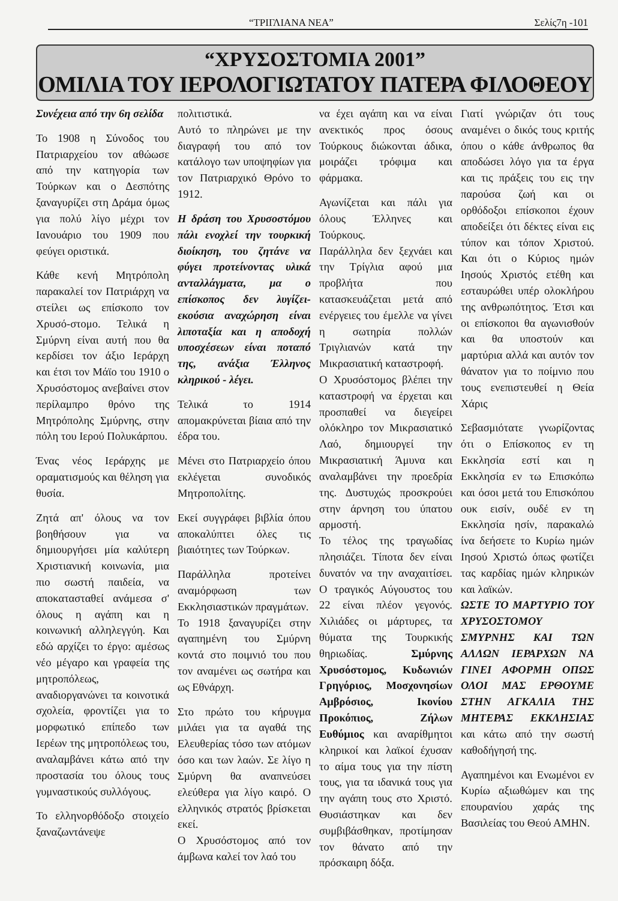“ΤΡΙΓΛΙΑΝΑ ΝΕΑ” Σελίς7η -101
“ΧΡΥΣΟΣΤΟΜΙΑ 2001”
ΟΜΙΛΙΑ ΤΟΥ ΙΕΡΟΛΟΓΙΩΤΑΤΟΥ ΠΑΤΕΡΑ ΦΙΛΟΘΕΟΥ
Συνέχεια από την 6η σελίδα
Το 1908 η Σύνοδος του Πατριαρχείου τον αθώωσε από την κατηγορία των Τούρκων και ο Δεσπότης ξαναγυρίζει στη Δράμα όμως για πολύ λίγο μέχρι τον Ιανουάριο του 1909 που φεύγει οριστικά.
Κάθε κενή Μητρόπολη παρακαλεί τον Πατριάρχη να στείλει ως επίσκοπο τον Χρυσό-στομο. Τελικά η Σμύρνη είναι αυτή που θα κερδίσει τον άξιο Ιεράρχη και έτσι τον Μάϊο του 1910 ο Χρυσόστομος ανεβαίνει στον περίλαμπρο θρόνο της Μητρόπολης Σμύρνης, στην πόλη του Ιερού Πολυκάρπου.
Ένας νέος Ιεράρχης με οραματισμούς και θέληση για θυσία.
Ζητά απ' όλους να τον βοηθήσουν για να δημιουργήσει μία καλύτερη Χριστιανική κοινωνία, μια πιο σωστή παιδεία, να αποκατασταθεί ανάμεσα σ' όλους η αγάπη και η κοινωνική αλληλεγγύη. Και εδώ αρχίζει το έργο: αμέσως νέο μέγαρο και γραφεία της μητροπόλεως, αναδιοργανώνει τα κοινοτικά σχολεία, φροντίζει για το μορφωτικό επίπεδο των Ιερέων της μητροπόλεως του, αναλαμβάνει κάτω από την προστασία του όλους τους γυμναστικούς συλλόγους.
Το ελληνορθόδοξο στοιχείο ξαναζωντάνεψε
πολιτιστικά.
Αυτό το πληρώνει με την διαγραφή του από τον κατάλογο των υποψηφίων για τον Πατριαρχικό Θρόνο το 1912.
Η δράση του Χρυσοστόμου πάλι ενοχλεί την τουρκική διοίκηση, του ζητάνε να φύγει προτείνοντας υλικά ανταλλάγματα, μα ο επίσκοπος δεν λυγίζει- εκούσια αναχώρηση είναι λιποταξία και η αποδοχή υποσχέσεων είναι ποταπό της, ανάξια Έλληνος κληρικού - λέγει.
Τελικά το 1914 απομακρύνεται βίαια από την έδρα του.
Μένει στο Πατριαρχείο όπου εκλέγεται συνοδικός Μητροπολίτης.
Εκεί συγγράφει βιβλία όπου αποκαλύπτει όλες τις βιαιότητες των Τούρκων.
Παράλληλα προτείνει αναμόρφωση των Εκκλησιαστικών πραγμάτων.
Το 1918 ξαναγυρίζει στην αγαπημένη του Σμύρνη κοντά στο ποιμνιό του που τον αναμένει ως σωτήρα και ως Εθνάρχη.
Στο πρώτο του κήρυγμα μιλάει για τα αγαθά της Ελευθερίας τόσο των ατόμων όσο και των λαών. Σε λίγο η Σμύρνη θα αναπνεύσει ελεύθερα για λίγο καιρό. Ο ελληνικός στρατός βρίσκεται εκεί.
Ο Χρυσόστομος από τον άμβωνα καλεί τον λαό του
να έχει αγάπη και να είναι ανεκτικός προς όσους Τούρκους διώκονται άδικα, μοιράζει τρόφιμα και φάρμακα.
Αγωνίζεται και πάλι για όλους Έλληνες και Τούρκους.
Παράλληλα δεν ξεχνάει και την Τρίγλια αφού μια προβλήτα που κατασκευάζεται μετά από ενέργειες του έμελλε να γίνει η σωτηρία πολλών Τριγλιανών κατά την Μικρασιατική καταστροφή.
Ο Χρυσόστομος βλέπει την καταστροφή να έρχεται και προσπαθεί να διεγείρει ολόκληρο τον Μικρασιατικό Λαό, δημιουργεί την Μικρασιατική Άμυνα και αναλαμβάνει την προεδρία της. Δυστυχώς προσκρούει στην άρνηση του ύπατου αρμοστή.
Το τέλος της τραγωδίας πλησιάζει. Τίποτα δεν είναι δυνατόν να την αναχαιτίσει. Ο τραγικός Αύγουστος του 22 είναι πλέον γεγονός. Χιλιάδες οι μάρτυρες, τα θύματα της Τουρκικής θηριωδίας. Σμύρνης Χρυσόστομος, Κυδωνιών Γρηγόριος, Μοσχονησίων Αμβρόσιος, Ικονίου Προκόπιος, Ζήλων Ευθύμιος και αναρίθμητοι κληρικοί και λαϊκοί έχυσαν το αίμα τους για την πίστη τους, για τα ιδανικά τους για την αγάπη τους στο Χριστό. Θυσιάστηκαν και δεν συμβιβάσθηκαν, προτίμησαν τον θάνατο από την πρόσκαιρη δόξα.
Γιατί γνώριζαν ότι τους αναμένει ο δικός τους κριτής όπου ο κάθε άνθρωπος θα αποδώσει λόγο για τα έργα και τις πράξεις του εις την παρούσα ζωή και οι ορθόδοξοι επίσκοποι έχουν αποδείξει ότι δέκτες είναι εις τύπον και τόπον Χριστού. Και ότι ο Κύριος ημών Ιησούς Χριστός ετέθη και εσταυρώθει υπέρ ολοκλήρου της ανθρωπότητος. Έτσι και οι επίσκοποι θα αγωνισθούν και θα υποστούν και μαρτύρια αλλά και αυτόν τον θάνατον για το ποίμνιο που τους ενεπιστευθεί η Θεία Χάρις
Σεβασμιότατε γνωρίζοντας ότι ο Επίσκοπος εν τη Εκκλησία εστί και η Εκκλησία εν τω Επισκόπω και όσοι μετά του Επισκόπου ουκ εισίν, ουδέ εν τη Εκκλησία ησίν, παρακαλώ ίνα δεήσετε το Κυρίω ημών Ιησού Χριστώ όπως φωτίζει τας καρδίας ημών κληρικών και λαϊκών.
ΩΣΤΕ ΤΟ ΜΑΡΤΥΡΙΟ ΤΟΥ ΧΡΥΣΟΣΤΟΜΟΥ ΣΜΥΡΝΗΣ ΚΑΙ ΤΩΝ ΑΛΛΩΝ ΙΕΡΑΡΧΩΝ ΝΑ ΓΙΝΕΙ ΑΦΟΡΜΗ ΟΠΩΣ ΟΛΟΙ ΜΑΣ ΕΡΘΟΥΜΕ ΣΤΗΝ ΑΓΚΑΛΙΑ ΤΗΣ ΜΗΤΕΡΑΣ ΕΚΚΛΗΣΙΑΣ και κάτω από την σωστή καθοδήγησή της.
Αγαπημένοι και Ενωμένοι εν Κυρίω αξιωθώμεν και της επουρανίου χαράς της Βασιλείας του Θεού ΑΜΗΝ.